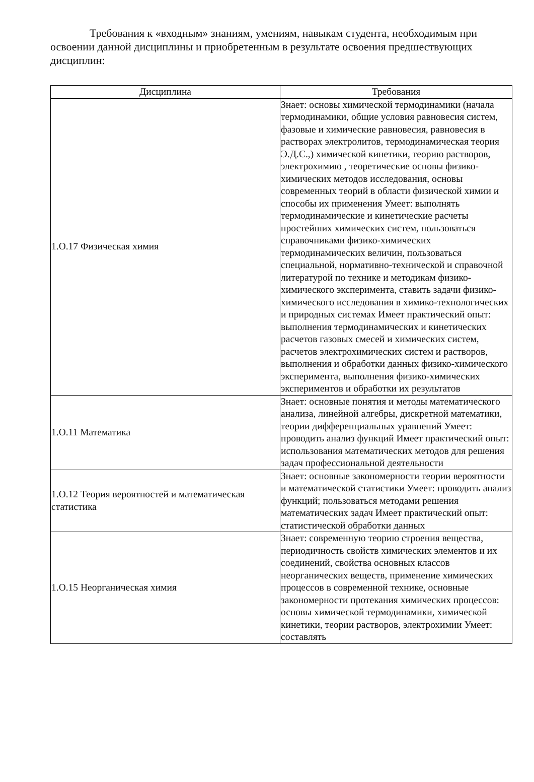Требования к «входным» знаниям, умениям, навыкам студента, необходимым при освоении данной дисциплины и приобретенным в результате освоения предшествующих дисциплин:
| Дисциплина | Требования |
| --- | --- |
| 1.О.17 Физическая химия | Знает: основы химической термодинамики (начала термодинамики, общие условия равновесия систем, фазовые и химические равновесия, равновесия в растворах электролитов, термодинамическая теория Э.Д.С.,) химической кинетики, теорию растворов, электрохимию , теоретические основы физико-химических методов исследования, основы современных теорий в области физической химии и способы их применения Умеет: выполнять термодинамические и кинетические расчеты простейших химических систем, пользоваться справочниками физико-химических термодинамических величин, пользоваться специальной, нормативно-технической и справочной литературой по технике и методикам физико-химического эксперимента, ставить задачи физико-химического исследования в химико-технологических и природных системах Имеет практический опыт: выполнения термодинамических и кинетических расчетов газовых смесей и химических систем, расчетов электрохимических систем и растворов, выполнения и обработки данных физико-химического эксперимента, выполнения физико-химических экспериментов и обработки их результатов |
| 1.О.11 Математика | Знает: основные понятия и методы математического анализа, линейной алгебры, дискретной математики, теории дифференциальных уравнений Умеет: проводить анализ функций Имеет практический опыт: использования математических методов для решения задач профессиональной деятельности |
| 1.О.12 Теория вероятностей и математическая статистика | Знает: основные закономерности теории вероятности и математической статистики Умеет: проводить анализ функций; пользоваться методами решения математических задач Имеет практический опыт: статистической обработки данных |
| 1.О.15 Неорганическая химия | Знает: современную теорию строения вещества, периодичность свойств химических элементов и их соединений, свойства основных классов неорганических веществ, применение химических процессов в современной технике, основные закономерности протекания химических процессов: основы химической термодинамики, химической кинетики, теории растворов, электрохимии Умеет: составлять |